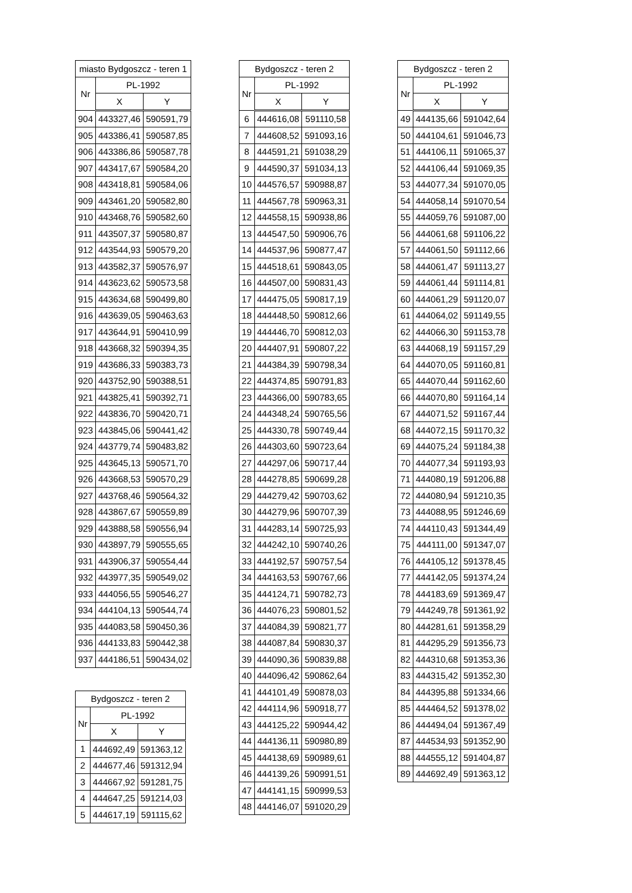| miasto Bydgoszcz - teren 1 | | |
| --- | --- | --- |
| Nr | PL-1992 | |
| | X | Y |
| 904 | 443327,46 | 590591,79 |
| 905 | 443386,41 | 590587,85 |
| 906 | 443386,86 | 590587,78 |
| 907 | 443417,67 | 590584,20 |
| 908 | 443418,81 | 590584,06 |
| 909 | 443461,20 | 590582,80 |
| 910 | 443468,76 | 590582,60 |
| 911 | 443507,37 | 590580,87 |
| 912 | 443544,93 | 590579,20 |
| 913 | 443582,37 | 590576,97 |
| 914 | 443623,62 | 590573,58 |
| 915 | 443634,68 | 590499,80 |
| 916 | 443639,05 | 590463,63 |
| 917 | 443644,91 | 590410,99 |
| 918 | 443668,32 | 590394,35 |
| 919 | 443686,33 | 590383,73 |
| 920 | 443752,90 | 590388,51 |
| 921 | 443825,41 | 590392,71 |
| 922 | 443836,70 | 590420,71 |
| 923 | 443845,06 | 590441,42 |
| 924 | 443779,74 | 590483,82 |
| 925 | 443645,13 | 590571,70 |
| 926 | 443668,53 | 590570,29 |
| 927 | 443768,46 | 590564,32 |
| 928 | 443867,67 | 590559,89 |
| 929 | 443888,58 | 590556,94 |
| 930 | 443897,79 | 590555,65 |
| 931 | 443906,37 | 590554,44 |
| 932 | 443977,35 | 590549,02 |
| 933 | 444056,55 | 590546,27 |
| 934 | 444104,13 | 590544,74 |
| 935 | 444083,58 | 590450,36 |
| 936 | 444133,83 | 590442,38 |
| 937 | 444186,51 | 590434,02 |
| Bydgoszcz - teren 2 | | |
| --- | --- | --- |
| Nr | PL-1992 | |
| | X | Y |
| 1 | 444692,49 | 591363,12 |
| 2 | 444677,46 | 591312,94 |
| 3 | 444667,92 | 591281,75 |
| 4 | 444647,25 | 591214,03 |
| 5 | 444617,19 | 591115,62 |
| Bydgoszcz - teren 2 | | |
| --- | --- | --- |
| Nr | PL-1992 | |
| | X | Y |
| 6 | 444616,08 | 591110,58 |
| 7 | 444608,52 | 591093,16 |
| 8 | 444591,21 | 591038,29 |
| 9 | 444590,37 | 591034,13 |
| 10 | 444576,57 | 590988,87 |
| 11 | 444567,78 | 590963,31 |
| 12 | 444558,15 | 590938,86 |
| 13 | 444547,50 | 590906,76 |
| 14 | 444537,96 | 590877,47 |
| 15 | 444518,61 | 590843,05 |
| 16 | 444507,00 | 590831,43 |
| 17 | 444475,05 | 590817,19 |
| 18 | 444448,50 | 590812,66 |
| 19 | 444446,70 | 590812,03 |
| 20 | 444407,91 | 590807,22 |
| 21 | 444384,39 | 590798,34 |
| 22 | 444374,85 | 590791,83 |
| 23 | 444366,00 | 590783,65 |
| 24 | 444348,24 | 590765,56 |
| 25 | 444330,78 | 590749,44 |
| 26 | 444303,60 | 590723,64 |
| 27 | 444297,06 | 590717,44 |
| 28 | 444278,85 | 590699,28 |
| 29 | 444279,42 | 590703,62 |
| 30 | 444279,96 | 590707,39 |
| 31 | 444283,14 | 590725,93 |
| 32 | 444242,10 | 590740,26 |
| 33 | 444192,57 | 590757,54 |
| 34 | 444163,53 | 590767,66 |
| 35 | 444124,71 | 590782,73 |
| 36 | 444076,23 | 590801,52 |
| 37 | 444084,39 | 590821,77 |
| 38 | 444087,84 | 590830,37 |
| 39 | 444090,36 | 590839,88 |
| 40 | 444096,42 | 590862,64 |
| 41 | 444101,49 | 590878,03 |
| 42 | 444114,96 | 590918,77 |
| 43 | 444125,22 | 590944,42 |
| 44 | 444136,11 | 590980,89 |
| 45 | 444138,69 | 590989,61 |
| 46 | 444139,26 | 590991,51 |
| 47 | 444141,15 | 590999,53 |
| 48 | 444146,07 | 591020,29 |
| Bydgoszcz - teren 2 | | |
| --- | --- | --- |
| Nr | PL-1992 | |
| | X | Y |
| 49 | 444135,66 | 591042,64 |
| 50 | 444104,61 | 591046,73 |
| 51 | 444106,11 | 591065,37 |
| 52 | 444106,44 | 591069,35 |
| 53 | 444077,34 | 591070,05 |
| 54 | 444058,14 | 591070,54 |
| 55 | 444059,76 | 591087,00 |
| 56 | 444061,68 | 591106,22 |
| 57 | 444061,50 | 591112,66 |
| 58 | 444061,47 | 591113,27 |
| 59 | 444061,44 | 591114,81 |
| 60 | 444061,29 | 591120,07 |
| 61 | 444064,02 | 591149,55 |
| 62 | 444066,30 | 591153,78 |
| 63 | 444068,19 | 591157,29 |
| 64 | 444070,05 | 591160,81 |
| 65 | 444070,44 | 591162,60 |
| 66 | 444070,80 | 591164,14 |
| 67 | 444071,52 | 591167,44 |
| 68 | 444072,15 | 591170,32 |
| 69 | 444075,24 | 591184,38 |
| 70 | 444077,34 | 591193,93 |
| 71 | 444080,19 | 591206,88 |
| 72 | 444080,94 | 591210,35 |
| 73 | 444088,95 | 591246,69 |
| 74 | 444110,43 | 591344,49 |
| 75 | 444111,00 | 591347,07 |
| 76 | 444105,12 | 591378,45 |
| 77 | 444142,05 | 591374,24 |
| 78 | 444183,69 | 591369,47 |
| 79 | 444249,78 | 591361,92 |
| 80 | 444281,61 | 591358,29 |
| 81 | 444295,29 | 591356,73 |
| 82 | 444310,68 | 591353,36 |
| 83 | 444315,42 | 591352,30 |
| 84 | 444395,88 | 591334,66 |
| 85 | 444464,52 | 591378,02 |
| 86 | 444494,04 | 591367,49 |
| 87 | 444534,93 | 591352,90 |
| 88 | 444555,12 | 591404,87 |
| 89 | 444692,49 | 591363,12 |